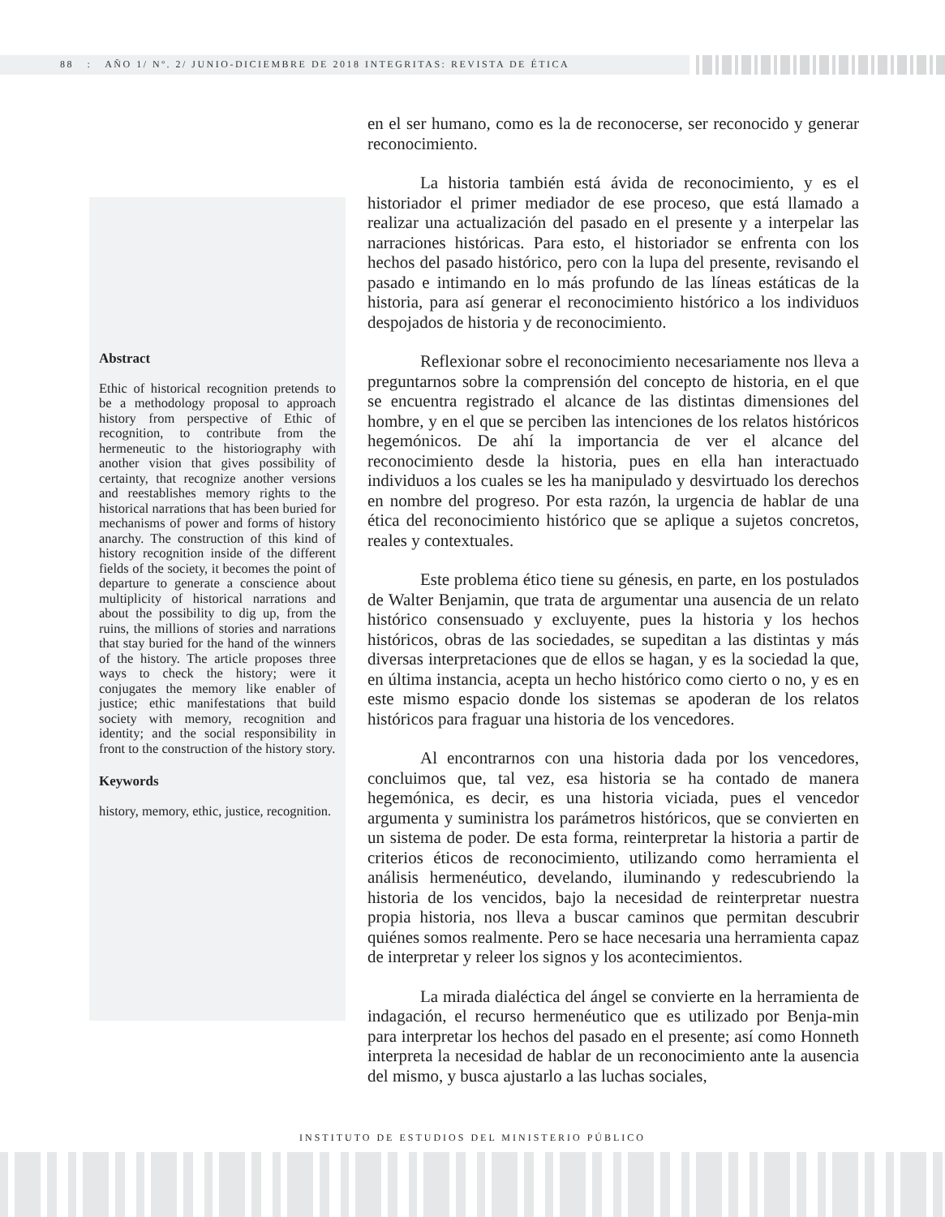88 : AÑO 1/ Nº. 2/ JUNIO-DICIEMBRE DE 2018 INTEGRITAS: REVISTA DE ÉTICA
Abstract
Ethic of historical recognition pretends to be a methodology proposal to approach history from perspective of Ethic of recognition, to contribute from the hermeneutic to the historiography with another vision that gives possibility of certainty, that recognize another versions and reestablishes memory rights to the historical narrations that has been buried for mechanisms of power and forms of history anarchy. The construction of this kind of history recognition inside of the different fields of the society, it becomes the point of departure to generate a conscience about multiplicity of historical narrations and about the possibility to dig up, from the ruins, the millions of stories and narrations that stay buried for the hand of the winners of the history. The article proposes three ways to check the history; were it conjugates the memory like enabler of justice; ethic manifestations that build society with memory, recognition and identity; and the social responsibility in front to the construction of the history story.
Keywords
history, memory, ethic, justice, recognition.
en el ser humano, como es la de reconocerse, ser reconocido y generar reconocimiento.
La historia también está ávida de reconocimiento, y es el historiador el primer mediador de ese proceso, que está llamado a realizar una actualización del pasado en el presente y a interpelar las narraciones históricas. Para esto, el historiador se enfrenta con los hechos del pasado histórico, pero con la lupa del presente, revisando el pasado e intimando en lo más profundo de las líneas estáticas de la historia, para así generar el reconocimiento histórico a los individuos despojados de historia y de reconocimiento.
Reflexionar sobre el reconocimiento necesariamente nos lleva a preguntarnos sobre la comprensión del concepto de historia, en el que se encuentra registrado el alcance de las distintas dimensiones del hombre, y en el que se perciben las intenciones de los relatos históricos hegemónicos. De ahí la importancia de ver el alcance del reconocimiento desde la historia, pues en ella han interactuado individuos a los cuales se les ha manipulado y desvirtuado los derechos en nombre del progreso. Por esta razón, la urgencia de hablar de una ética del reconocimiento histórico que se aplique a sujetos concretos, reales y contextuales.
Este problema ético tiene su génesis, en parte, en los postulados de Walter Benjamin, que trata de argumentar una ausencia de un relato histórico consensuado y excluyente, pues la historia y los hechos históricos, obras de las sociedades, se supeditan a las distintas y más diversas interpretaciones que de ellos se hagan, y es la sociedad la que, en última instancia, acepta un hecho histórico como cierto o no, y es en este mismo espacio donde los sistemas se apoderan de los relatos históricos para fraguar una historia de los vencedores.
Al encontrarnos con una historia dada por los vencedores, concluimos que, tal vez, esa historia se ha contado de manera hegemónica, es decir, es una historia viciada, pues el vencedor argumenta y suministra los parámetros históricos, que se convierten en un sistema de poder. De esta forma, reinterpretar la historia a partir de criterios éticos de reconocimiento, utilizando como herramienta el análisis hermenéutico, develando, iluminando y redescubriendo la historia de los vencidos, bajo la necesidad de reinterpretar nuestra propia historia, nos lleva a buscar caminos que permitan descubrir quiénes somos realmente. Pero se hace necesaria una herramienta capaz de interpretar y releer los signos y los acontecimientos.
La mirada dialéctica del ángel se convierte en la herramienta de indagación, el recurso hermenéutico que es utilizado por Benja-min para interpretar los hechos del pasado en el presente; así como Honneth interpreta la necesidad de hablar de un reconocimiento ante la ausencia del mismo, y busca ajustarlo a las luchas sociales,
INSTITUTO DE ESTUDIOS DEL MINISTERIO PÚBLICO